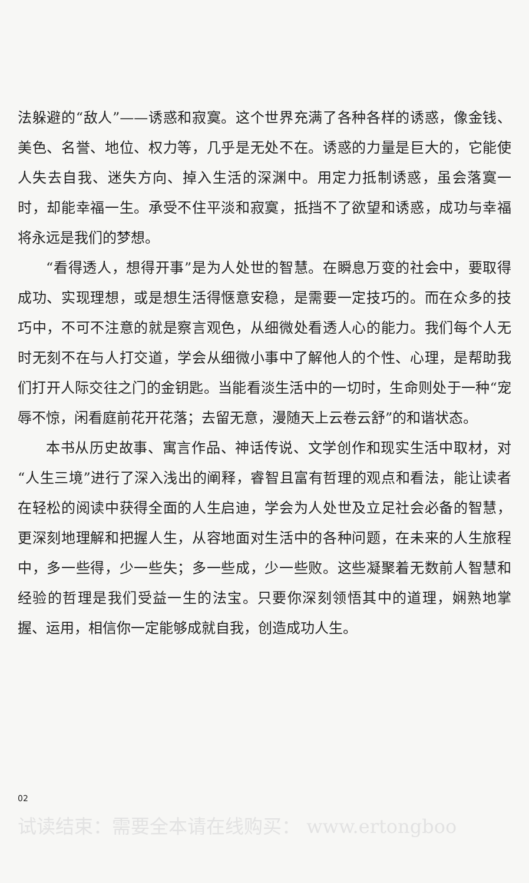法躲避的“敌人”——诱惑和寂寞。这个世界充满了各种各样的诱惑，像金钱、美色、名誉、地位、权力等，几乎是无处不在。诱惑的力量是巨大的，它能使人失去自我、迷失方向、掉入生活的深渊中。用定力抵制诱惑，虽会落寞一时，却能幸福一生。承受不住平淡和寂寞，抵挡不了欲望和诱惑，成功与幸福将永远是我们的梦想。
“看得透人，想得开事”是为人处世的智慧。在瞬息万变的社会中，要取得成功、实现理想，或是想生活得惬意安稳，是需要一定技巧的。而在众多的技巧中，不可不注意的就是察言观色，从细微处看透人心的能力。我们每个人无时无刻不在与人打交道，学会从细微小事中了解他人的个性、心理，是帮助我们打开人际交往之门的金钥匙。当能看淡生活中的一切时，生命则处于一种“宠辱不惊，闲看庭前花开花落；去留无意，漫随天上云卷云舒”的和谐状态。
本书从历史故事、寓言作品、神话传说、文学创作和现实生活中取材，对“人生三境”进行了深入浅出的阐释，睿智且富有哲理的观点和看法，能让读者在轻松的阅读中获得全面的人生启迪，学会为人处世及立足社会必备的智慧，更深刻地理解和把握人生，从容地面对生活中的各种问题，在未来的人生旅程中，多一些得，少一些失；多一些成，少一些败。这些凝聚着无数前人智慧和经验的哲理是我们受益一生的法宝。只要你深刻领悟其中的道理，娴熟地掌握、运用，相信你一定能够成就自我，创造成功人生。
02
试读结束：需要全本请在线购买： www.ertongboo